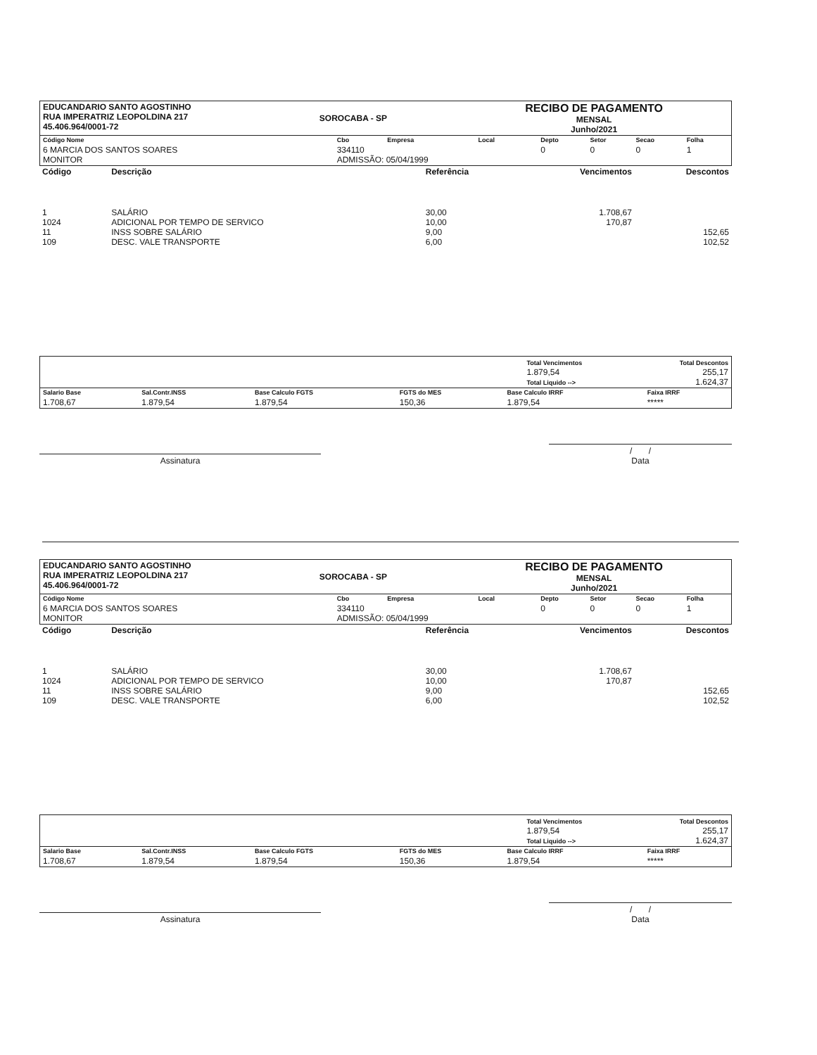| EDUCANDARIO SANTO AGOSTINHO RUA IMPERATRIZ LEOPOLDINA 217 45.406.964/0001-72 | SOROCABA - SP | RECIBO DE PAGAMENTO MENSAL Junho/2021 |
| Código Nome | Cbo | Empresa | Local | Depto | Setor | Secao | Folha |
| 6 MARCIA DOS SANTOS SOARES MONITOR | 334110 ADMISSÃO: 05/04/1999 | | | 0 | 0 | 0 | 1 |
| Código | Descrição | Referência | Vencimentos | Descontos |
| 1 1024 11 109 | SALÁRIO ADICIONAL POR TEMPO DE SERVICO INSS SOBRE SALÁRIO DESC. VALE TRANSPORTE | 30,00 10,00 9,00 6,00 | 1.708,67 170,87 | 152,65 102,52 |
| | Total Vencimentos 1.879,54 Total Liquido --> | Total Descontos 255,17 1.624,37 |
| Salario Base | Sal.Contr.INSS | Base Calculo FGTS | FGTS do MES | Base Calculo IRRF | Faixa IRRF |
| 1.708,67 | 1.879,54 | 1.879,54 | 150,36 | 1.879,54 | ***** |
Assinatura
/ /
Data
| EDUCANDARIO SANTO AGOSTINHO RUA IMPERATRIZ LEOPOLDINA 217 45.406.964/0001-72 | SOROCABA - SP | RECIBO DE PAGAMENTO MENSAL Junho/2021 |
| Código Nome | Cbo | Empresa | Local | Depto | Setor | Secao | Folha |
| 6 MARCIA DOS SANTOS SOARES MONITOR | 334110 ADMISSÃO: 05/04/1999 | | | 0 | 0 | 0 | 1 |
| Código | Descrição | Referência | Vencimentos | Descontos |
| 1 1024 11 109 | SALÁRIO ADICIONAL POR TEMPO DE SERVICO INSS SOBRE SALÁRIO DESC. VALE TRANSPORTE | 30,00 10,00 9,00 6,00 | 1.708,67 170,87 | 152,65 102,52 |
| | Total Vencimentos 1.879,54 Total Liquido --> | Total Descontos 255,17 1.624,37 |
| Salario Base | Sal.Contr.INSS | Base Calculo FGTS | FGTS do MES | Base Calculo IRRF | Faixa IRRF |
| 1.708,67 | 1.879,54 | 1.879,54 | 150,36 | 1.879,54 | ***** |
Assinatura
/ /
Data